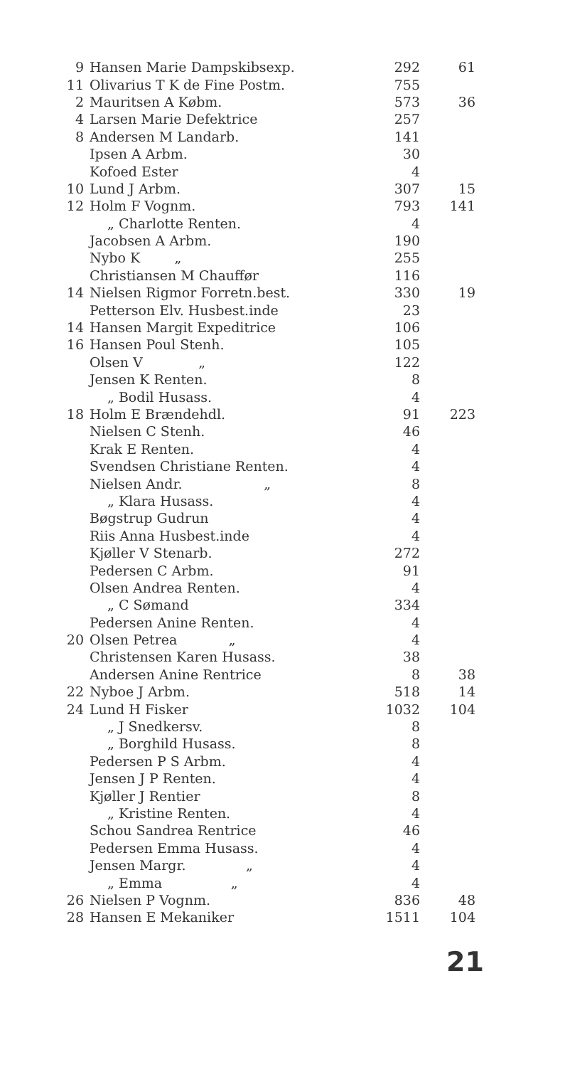| 9 | Hansen Marie Dampskibsexp. | 292 | 61 |
| 11 | Olivarius T K de Fine Postm. | 755 | |
| 2 | Mauritsen A Købm. | 573 | 36 |
| 4 | Larsen Marie Defektrice | 257 | |
| 8 | Andersen M Landarb. | 141 | |
| | Ipsen A Arbm. | 30 | |
| | Kofoed Ester | 4 | |
| 10 | Lund J Arbm. | 307 | 15 |
| 12 | Holm F Vognm. | 793 | 141 |
| | „ Charlotte Renten. | 4 | |
| | Jacobsen A Arbm. | 190 | |
| | Nybo K „ | 255 | |
| | Christiansen M Chauffør | 116 | |
| 14 | Nielsen Rigmor Forretn.best. | 330 | 19 |
| | Petterson Elv. Husbest.inde | 23 | |
| 14 | Hansen Margit Expeditrice | 106 | |
| 16 | Hansen Poul Stenh. | 105 | |
| | Olsen V „ | 122 | |
| | Jensen K Renten. | 8 | |
| | „ Bodil Husass. | 4 | |
| 18 | Holm E Brændehdl. | 91 | 223 |
| | Nielsen C Stenh. | 46 | |
| | Krak E Renten. | 4 | |
| | Svendsen Christiane Renten. | 4 | |
| | Nielsen Andr. „ | 8 | |
| | „ Klara Husass. | 4 | |
| | Bøgstrup Gudrun | 4 | |
| | Riis Anna Husbest.inde | 4 | |
| | Kjøller V Stenarb. | 272 | |
| | Pedersen C Arbm. | 91 | |
| | Olsen Andrea Renten. | 4 | |
| | „ C Sømand | 334 | |
| | Pedersen Anine Renten. | 4 | |
| 20 | Olsen Petrea „ | 4 | |
| | Christensen Karen Husass. | 38 | |
| | Andersen Anine Rentrice | 8 | 38 |
| 22 | Nyboe J Arbm. | 518 | 14 |
| 24 | Lund H Fisker | 1032 | 104 |
| | „ J Snedkersv. | 8 | |
| | „ Borghild Husass. | 8 | |
| | Pedersen P S Arbm. | 4 | |
| | Jensen J P Renten. | 4 | |
| | Kjøller J Rentier | 8 | |
| | „ Kristine Renten. | 4 | |
| | Schou Sandrea Rentrice | 46 | |
| | Pedersen Emma Husass. | 4 | |
| | Jensen Margr. „ | 4 | |
| | „ Emma „ | 4 | |
| 26 | Nielsen P Vognm. | 836 | 48 |
| 28 | Hansen E Mekaniker | 1511 | 104 |
21